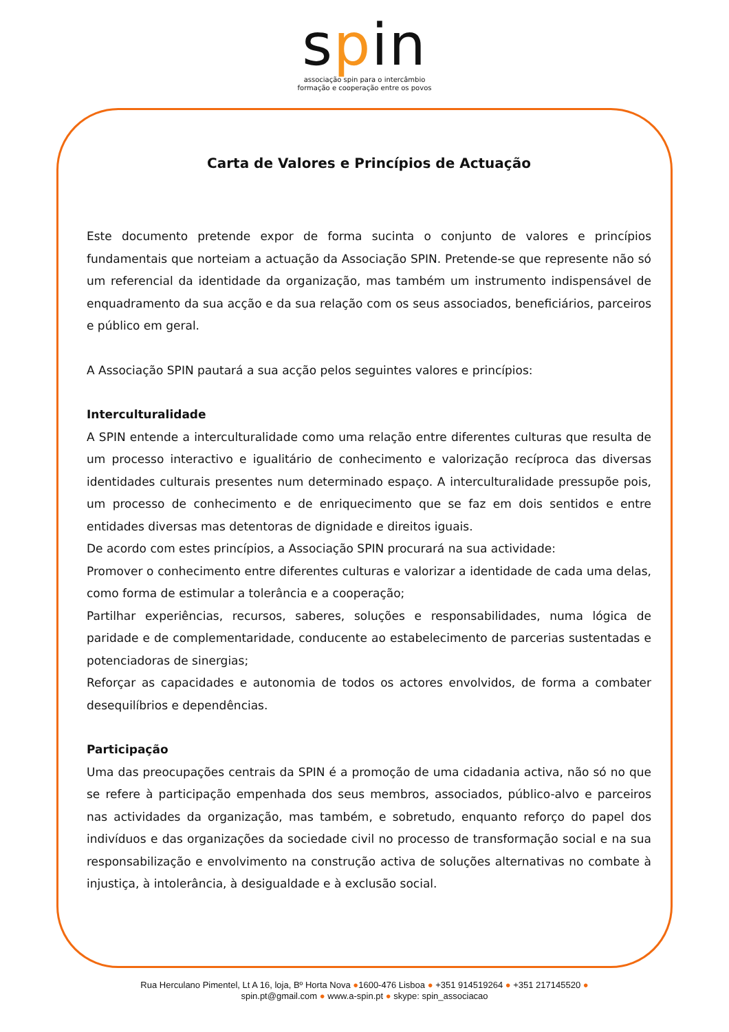spin
associação spin para o intercâmbio
formação e cooperação entre os povos
Carta de Valores e Princípios de Actuação
Este documento pretende expor de forma sucinta o conjunto de valores e princípios fundamentais que norteiam a actuação da Associação SPIN. Pretende-se que represente não só um referencial da identidade da organização, mas também um instrumento indispensável de enquadramento da sua acção e da sua relação com os seus associados, beneficiários, parceiros e público em geral.
A Associação SPIN pautará a sua acção pelos seguintes valores e princípios:
Interculturalidade
A SPIN entende a interculturalidade como uma relação entre diferentes culturas que resulta de um processo interactivo e igualitário de conhecimento e valorização recíproca das diversas identidades culturais presentes num determinado espaço. A interculturalidade pressupõe pois, um processo de conhecimento e de enriquecimento que se faz em dois sentidos e entre entidades diversas mas detentoras de dignidade e direitos iguais.
De acordo com estes princípios, a Associação SPIN procurará na sua actividade:
Promover o conhecimento entre diferentes culturas e valorizar a identidade de cada uma delas, como forma de estimular a tolerância e a cooperação;
Partilhar experiências, recursos, saberes, soluções e responsabilidades, numa lógica de paridade e de complementaridade, conducente ao estabelecimento de parcerias sustentadas e potenciadoras de sinergias;
Reforçar as capacidades e autonomia de todos os actores envolvidos, de forma a combater desequilíbrios e dependências.
Participação
Uma das preocupações centrais da SPIN é a promoção de uma cidadania activa, não só no que se refere à participação empenhada dos seus membros, associados, público-alvo e parceiros nas actividades da organização, mas também, e sobretudo, enquanto reforço do papel dos indivíduos e das organizações da sociedade civil no processo de transformação social e na sua responsabilização e envolvimento na construção activa de soluções alternativas no combate à injustiça, à intolerância, à desigualdade e à exclusão social.
Rua Herculano Pimentel, Lt A 16, loja, Bº Horta Nova ●1600-476 Lisboa ● +351 914519264 ● +351 217145520 ●
spin.pt@gmail.com ● www.a-spin.pt ● skype: spin_associacao